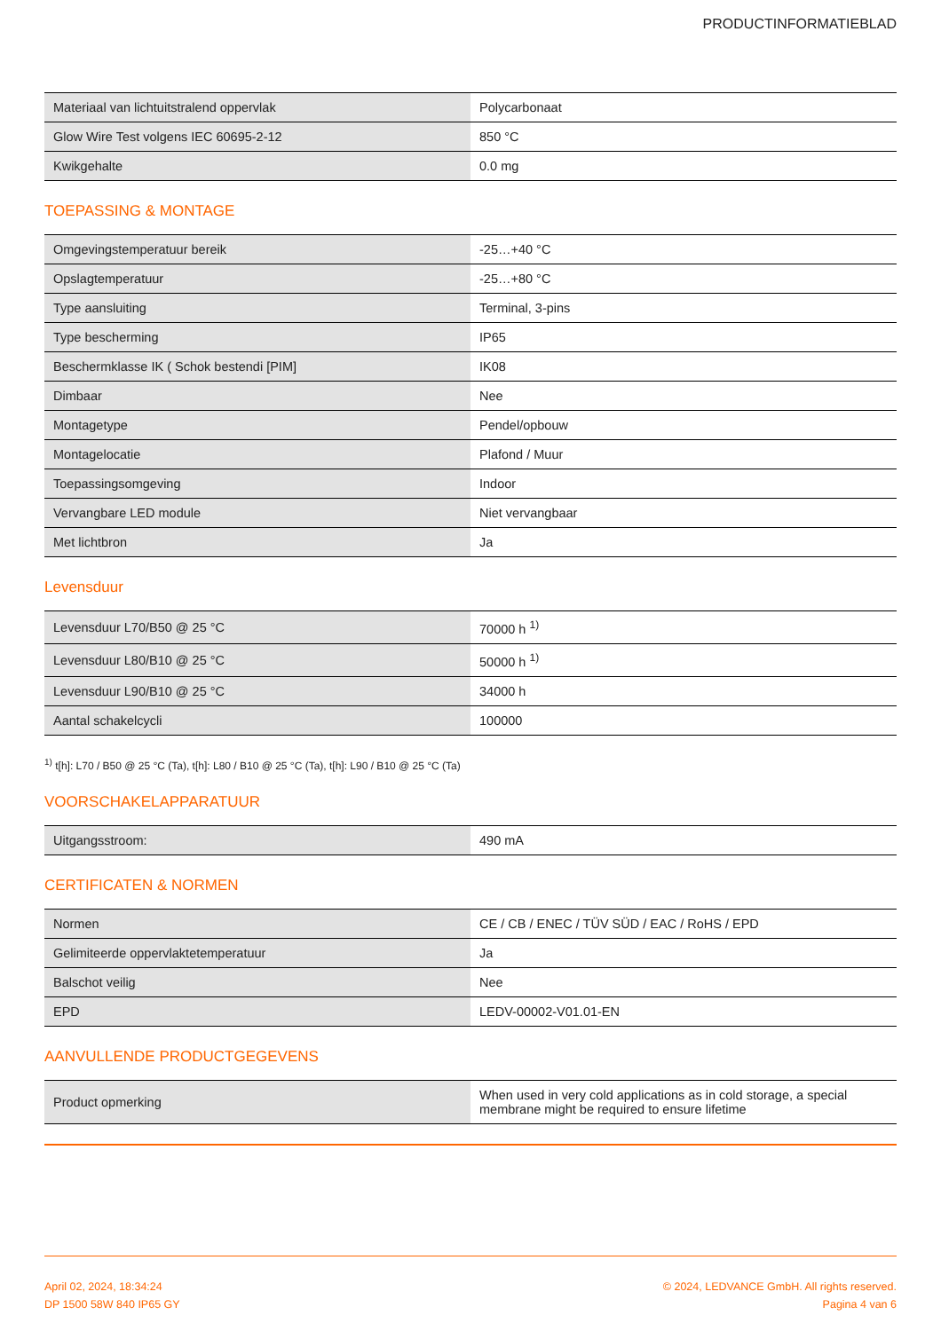PRODUCTINFORMATIEBLAD
| Materiaal van lichtuitstralend oppervlak | Polycarbonaat |
| Glow Wire Test volgens IEC 60695-2-12 | 850 °C |
| Kwikgehalte | 0.0 mg |
TOEPASSING & MONTAGE
| Omgevingstemperatuur bereik | -25…+40 °C |
| Opslagtemperatuur | -25…+80 °C |
| Type aansluiting | Terminal, 3-pins |
| Type bescherming | IP65 |
| Beschermklasse IK ( Schok bestendi [PIM] | IK08 |
| Dimbaar | Nee |
| Montagetype | Pendel/opbouw |
| Montagelocatie | Plafond / Muur |
| Toepassingsomgeving | Indoor |
| Vervangbare LED module | Niet vervangbaar |
| Met lichtbron | Ja |
Levensduur
| Levensduur L70/B50 @ 25 °C | 70000 h <sup>1)</sup> |
| Levensduur L80/B10 @ 25 °C | 50000 h <sup>1)</sup> |
| Levensduur L90/B10 @ 25 °C | 34000 h |
| Aantal schakelcycli | 100000 |
<sup>1)</sup> t[h]: L70 / B50 @ 25 °C (Ta), t[h]: L80 / B10 @ 25 °C (Ta), t[h]: L90 / B10 @ 25 °C (Ta)
VOORSCHAKELAPPARATUUR
| Uitgangsstroom: | 490 mA |
CERTIFICATEN & NORMEN
| Normen | CE / CB / ENEC / TÜV SÜD / EAC / RoHS / EPD |
| Gelimiteerde oppervlaktetemperatuur | Ja |
| Balschot veilig | Nee |
| EPD | LEDV-00002-V01.01-EN |
AANVULLENDE PRODUCTGEGEVENS
| Product opmerking | When used in very cold applications as in cold storage, a special membrane might be required to ensure lifetime |
April 02, 2024, 18:34:24
DP 1500 58W 840 IP65 GY
© 2024, LEDVANCE GmbH. All rights reserved.
Pagina 4 van 6